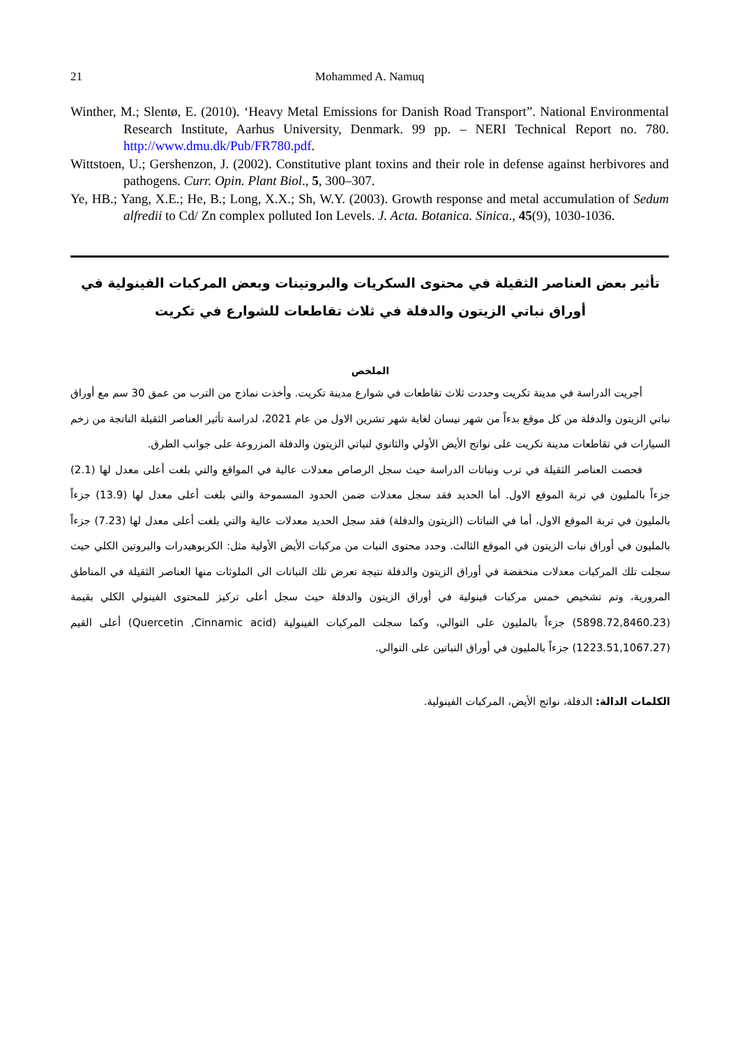21 Mohammed A. Namuq
Winther, M.; Slentø, E. (2010). ‘Heavy Metal Emissions for Danish Road Transport”. National Environmental Research Institute, Aarhus University, Denmark. 99 pp. – NERI Technical Report no. 780. http://www.dmu.dk/Pub/FR780.pdf.
Wittstoen, U.; Gershenzon, J. (2002). Constitutive plant toxins and their role in defense against herbivores and pathogens. Curr. Opin. Plant Biol., 5, 300–307.
Ye, HB.; Yang, X.E.; He, B.; Long, X.X.; Sh, W.Y. (2003). Growth response and metal accumulation of Sedum alfredii to Cd/ Zn complex polluted Ion Levels. J. Acta. Botanica. Sinica., 45(9), 1030-1036.
تأثير بعض العناصر الثقيلة في محتوى السكريات والبروتينات وبعض المركبات الفينولية في أوراق نباتي الزيتون والدفلة في ثلاث تقاطعات للشوارع في تكريت
الملخص
أجريت الدراسة في مدينة تكريت وحددت ثلاث تقاطعات في شوارع مدينة تكريت. وأخذت نماذج من الترب من عمق 30 سم مع أوراق نباتي الزيتون والدفلة من كل موقع بدءاً من شهر نيسان لغاية شهر تشرين الاول من عام 2021، لدراسة تأثير العناصر الثقيلة الناتجة من زخم السيارات في تقاطعات مدينة تكريت على نواتج الأيض الأولي والثانوي لنباتي الزيتون والدفلة المزروعة على جوانب الطرق.
فحصت العناصر الثقيلة في ترب ونباتات الدراسة حيث سجل الرصاص معدلات عالية في المواقع والتي بلغت أعلى معدل لها (2.1) جزءاً بالمليون في تربة الموقع الاول. أما الحديد فقد سجل معدلات ضمن الحدود المسموحة والتي بلغت أعلى معدل لها (13.9) جزءاً بالمليون في تربة الموقع الاول، أما في النباتات (الزيتون والدفلة) فقد سجل الحديد معدلات عالية والتي بلغت أعلى معدل لها (7.23) جزءاً بالمليون في أوراق نبات الزيتون في الموقع الثالث. وحدد محتوى النبات من مركبات الأيض الأولية مثل: الكربوهيدرات والبروتين الكلي حيث سجلت تلك المركبات معدلات منخفضة في أوراق الزيتون والدفلة نتيجة تعرض تلك النباتات الى الملوثات منها العناصر الثقيلة في المناطق المرورية، وتم تشخيص خمس مركبات فينولية في أوراق الزيتون والدفلة حيث سجل أعلى تركيز للمحتوى الفينولي الكلي بقيمة (5898.72,8460.23) جزءاً بالمليون على التوالي، وكما سجلت المركبات الفينولية (Quercetin ,Cinnamic acid) أعلى القيم (1223.51,1067.27) جزءاً بالمليون في أوراق النباتين على التوالي.
الكلمات الدالة: الدفلة، نواتج الأيض، المركبات الفينولية.